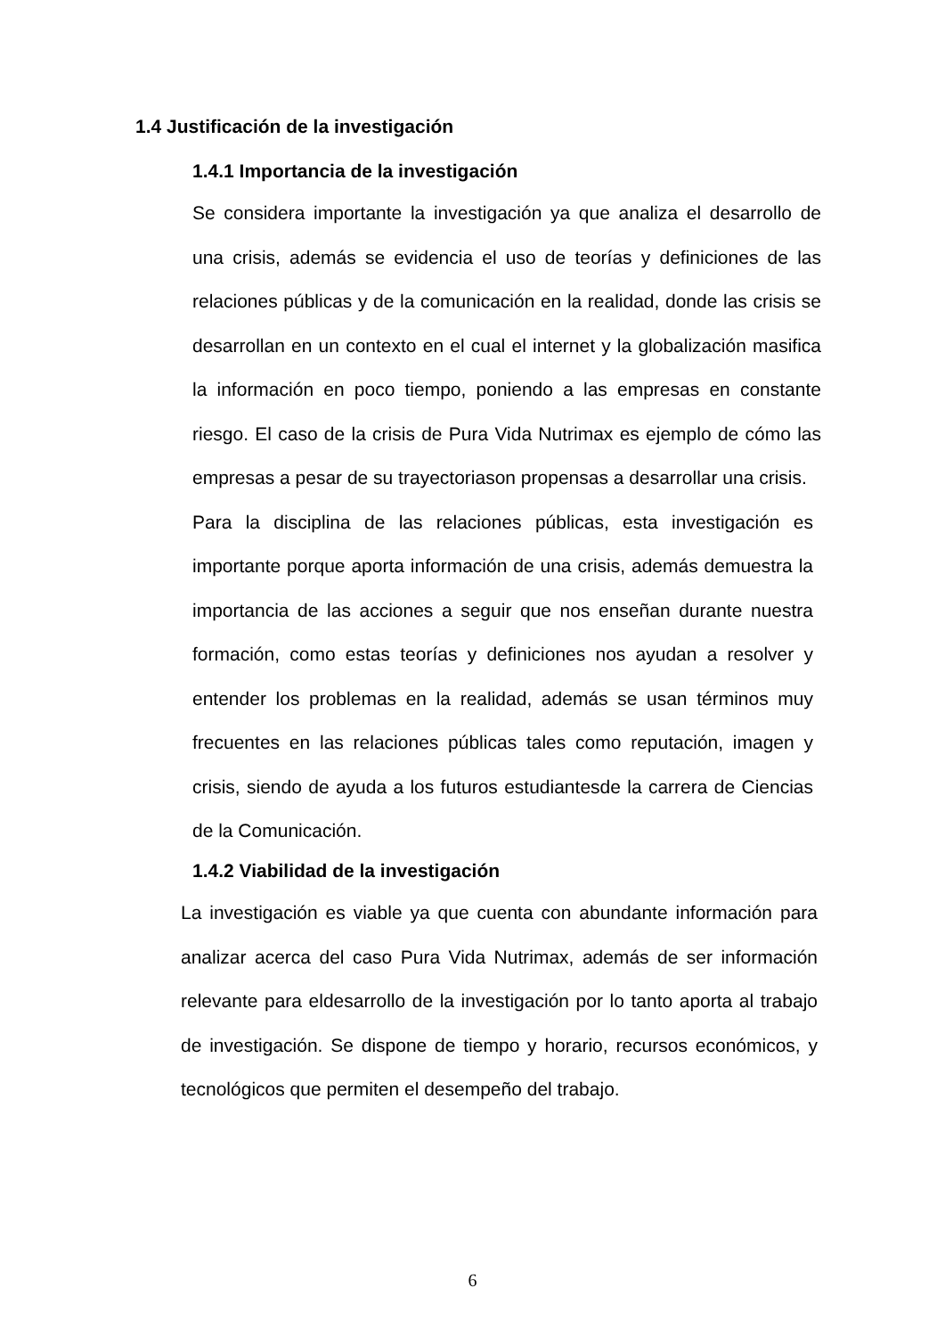1.4 Justificación de la investigación
1.4.1 Importancia de la investigación
Se considera importante la investigación ya que analiza el desarrollo de una crisis, además se evidencia el uso de teorías y definiciones de las relaciones públicas y de la comunicación en la realidad, donde las crisis se desarrollan en un contexto en el cual el internet y la globalización masifica la información en poco tiempo, poniendo a las empresas en constante riesgo. El caso de la crisis de Pura Vida Nutrimax es ejemplo de cómo las empresas a pesar de su trayectoriason propensas a desarrollar una crisis.
Para la disciplina de las relaciones públicas, esta investigación es importante porque aporta información de una crisis, además demuestra la importancia de las acciones a seguir que nos enseñan durante nuestra formación, como estas teorías y definiciones nos ayudan a resolver y entender los problemas en la realidad, además se usan términos muy frecuentes en las relaciones públicas tales como reputación, imagen y crisis, siendo de ayuda a los futuros estudiantesde la carrera de Ciencias de la Comunicación.
1.4.2 Viabilidad de la investigación
La investigación es viable ya que cuenta con abundante información para analizar acerca del caso Pura Vida Nutrimax, además de ser información relevante para eldesarrollo de la investigación por lo tanto aporta al trabajo de investigación. Se dispone de tiempo y horario, recursos económicos, y tecnológicos que permiten el desempeño del trabajo.
6